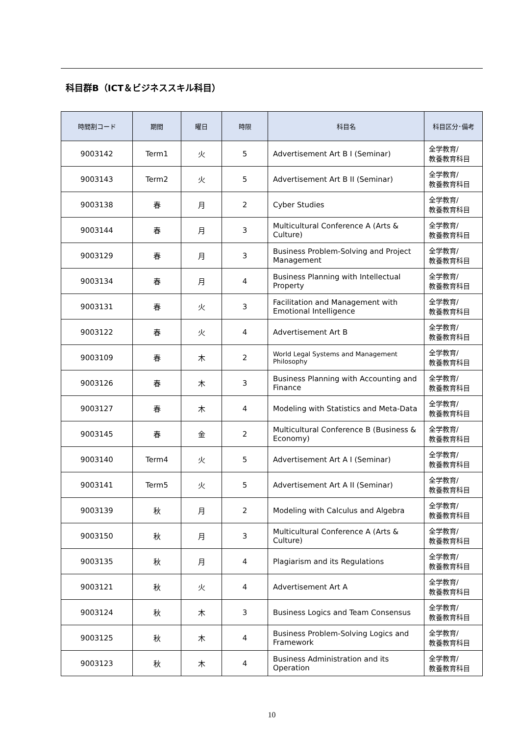科目群B（ICT＆ビジネススキル科目）
| 時間割コード | 期間 | 曜日 | 時限 | 科目名 | 科目区分･備考 |
| --- | --- | --- | --- | --- | --- |
| 9003142 | Term1 | 火 | 5 | Advertisement Art B I (Seminar) | 全学教育/ 教養教育科目 |
| 9003143 | Term2 | 火 | 5 | Advertisement Art B II (Seminar) | 全学教育/ 教養教育科目 |
| 9003138 | 春 | 月 | 2 | Cyber Studies | 全学教育/ 教養教育科目 |
| 9003144 | 春 | 月 | 3 | Multicultural Conference A (Arts & Culture) | 全学教育/ 教養教育科目 |
| 9003129 | 春 | 月 | 3 | Business Problem-Solving and Project Management | 全学教育/ 教養教育科目 |
| 9003134 | 春 | 月 | 4 | Business Planning with Intellectual Property | 全学教育/ 教養教育科目 |
| 9003131 | 春 | 火 | 3 | Facilitation and Management with Emotional Intelligence | 全学教育/ 教養教育科目 |
| 9003122 | 春 | 火 | 4 | Advertisement Art B | 全学教育/ 教養教育科目 |
| 9003109 | 春 | 木 | 2 | World Legal Systems and Management Philosophy | 全学教育/ 教養教育科目 |
| 9003126 | 春 | 木 | 3 | Business Planning with Accounting and Finance | 全学教育/ 教養教育科目 |
| 9003127 | 春 | 木 | 4 | Modeling with Statistics and Meta-Data | 全学教育/ 教養教育科目 |
| 9003145 | 春 | 金 | 2 | Multicultural Conference B (Business & Economy) | 全学教育/ 教養教育科目 |
| 9003140 | Term4 | 火 | 5 | Advertisement Art A I (Seminar) | 全学教育/ 教養教育科目 |
| 9003141 | Term5 | 火 | 5 | Advertisement Art A II (Seminar) | 全学教育/ 教養教育科目 |
| 9003139 | 秋 | 月 | 2 | Modeling with Calculus and Algebra | 全学教育/ 教養教育科目 |
| 9003150 | 秋 | 月 | 3 | Multicultural Conference A (Arts & Culture) | 全学教育/ 教養教育科目 |
| 9003135 | 秋 | 月 | 4 | Plagiarism and its Regulations | 全学教育/ 教養教育科目 |
| 9003121 | 秋 | 火 | 4 | Advertisement Art A | 全学教育/ 教養教育科目 |
| 9003124 | 秋 | 木 | 3 | Business Logics and Team Consensus | 全学教育/ 教養教育科目 |
| 9003125 | 秋 | 木 | 4 | Business Problem-Solving Logics and Framework | 全学教育/ 教養教育科目 |
| 9003123 | 秋 | 木 | 4 | Business Administration and its Operation | 全学教育/ 教養教育科目 |
10